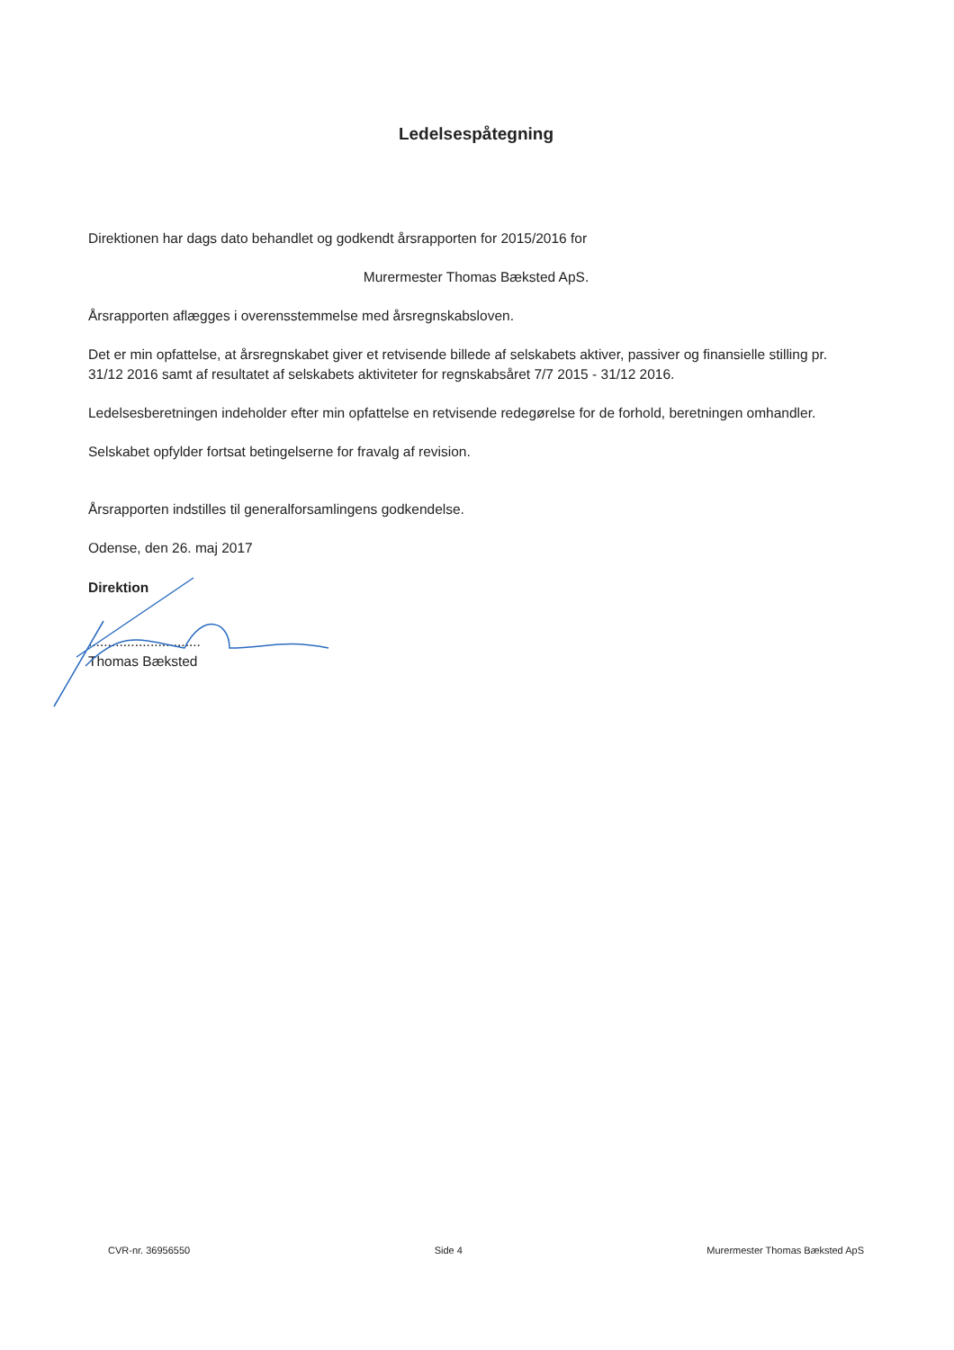Ledelsespåtegning
Direktionen har dags dato behandlet og godkendt årsrapporten for 2015/2016 for
Murermester Thomas Bæksted ApS.
Årsrapporten aflægges i overensstemmelse med årsregnskabsloven.
Det er min opfattelse, at årsregnskabet giver et retvisende billede af selskabets aktiver, passiver og finansielle stilling pr. 31/12 2016 samt af resultatet af selskabets aktiviteter for regnskabsåret 7/7 2015 - 31/12 2016.
Ledelsesberetningen indeholder efter min opfattelse en retvisende redegørelse for de forhold, beretningen omhandler.
Selskabet opfylder fortsat betingelserne for fravalg af revision.
Årsrapporten indstilles til generalforsamlingens godkendelse.
Odense, den 26. maj 2017
Direktion
.............................
Thomas Bæksted
CVR-nr. 36956550 Side 4 Murermester Thomas Bæksted ApS